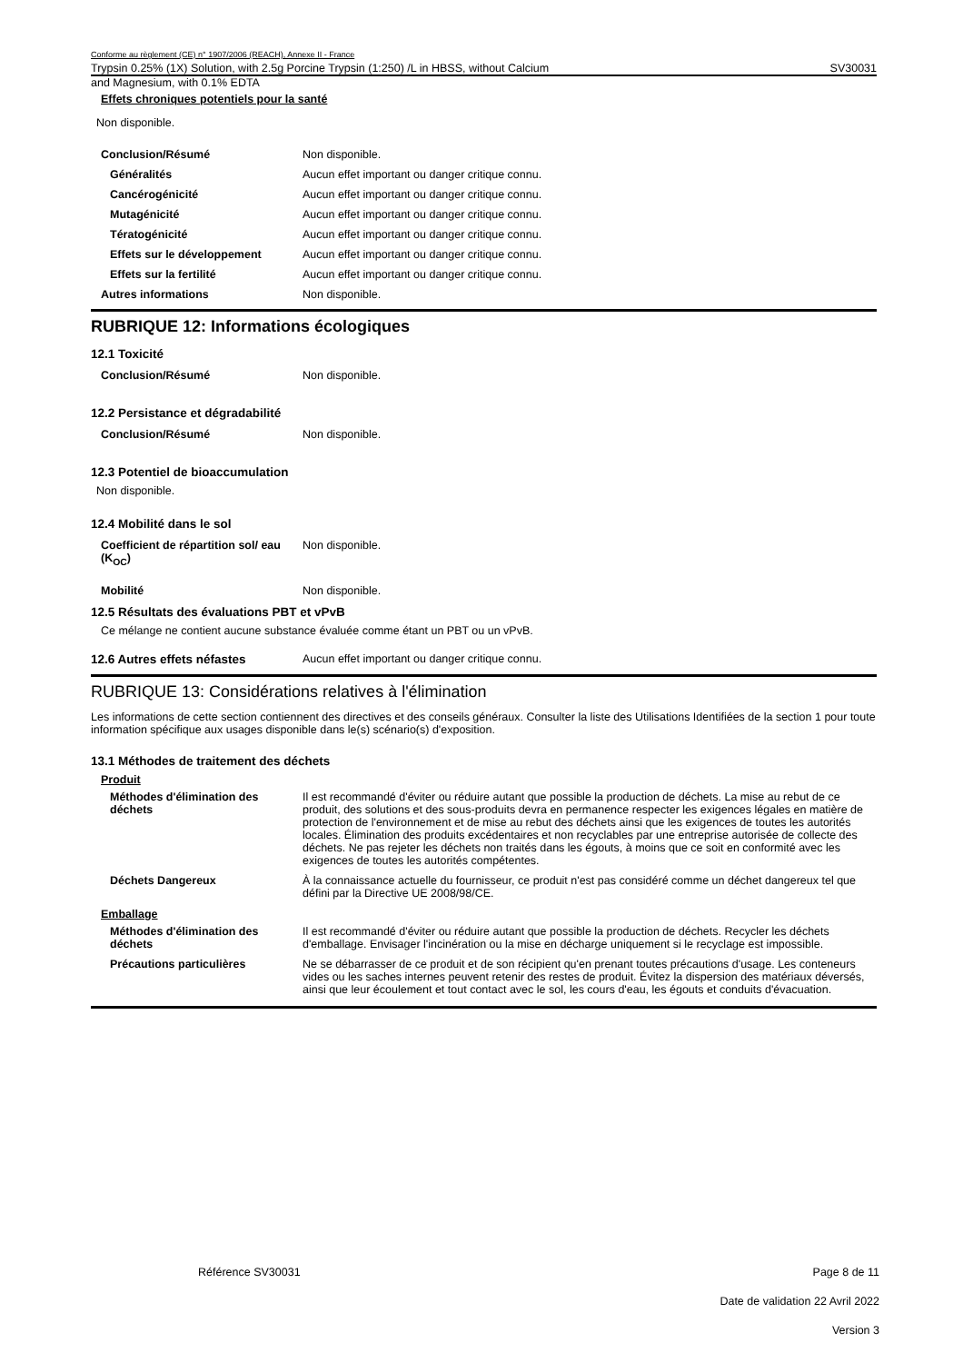Conforme au règlement (CE) n° 1907/2006 (REACH), Annexe II - France
Trypsin 0.25% (1X) Solution, with 2.5g Porcine Trypsin (1:250) /L in HBSS, without Calcium SV30031
and Magnesium, with 0.1% EDTA
Effets chroniques potentiels pour la santé
Non disponible.
| Conclusion/Résumé | Non disponible. |
| Généralités | Aucun effet important ou danger critique connu. |
| Cancérogénicité | Aucun effet important ou danger critique connu. |
| Mutagénicité | Aucun effet important ou danger critique connu. |
| Tératogénicité | Aucun effet important ou danger critique connu. |
| Effets sur le développement | Aucun effet important ou danger critique connu. |
| Effets sur la fertilité | Aucun effet important ou danger critique connu. |
| Autres informations | Non disponible. |
RUBRIQUE 12: Informations écologiques
12.1 Toxicité
| Conclusion/Résumé | Non disponible. |
12.2 Persistance et dégradabilité
| Conclusion/Résumé | Non disponible. |
12.3 Potentiel de bioaccumulation
Non disponible.
12.4 Mobilité dans le sol
| Coefficient de répartition sol/ eau (K<sub>OC</sub>) | Non disponible. |
| Mobilité | Non disponible. |
12.5 Résultats des évaluations PBT et vPvB
Ce mélange ne contient aucune substance évaluée comme étant un PBT ou un vPvB.
| 12.6 Autres effets néfastes | Aucun effet important ou danger critique connu. |
RUBRIQUE 13: Considérations relatives à l'élimination
Les informations de cette section contiennent des directives et des conseils généraux. Consulter la liste des Utilisations Identifiées de la section 1 pour toute information spécifique aux usages disponible dans le(s) scénario(s) d'exposition.
13.1 Méthodes de traitement des déchets
Produit
| Méthodes d'élimination des déchets | Il est recommandé d'éviter ou réduire autant que possible la production de déchets. La mise au rebut de ce produit, des solutions et des sous-produits devra en permanence respecter les exigences légales en matière de protection de l'environnement et de mise au rebut des déchets ainsi que les exigences de toutes les autorités locales. Élimination des produits excédentaires et non recyclables par une entreprise autorisée de collecte des déchets. Ne pas rejeter les déchets non traités dans les égouts, à moins que ce soit en conformité avec les exigences de toutes les autorités compétentes. |
| Déchets Dangereux | À la connaissance actuelle du fournisseur, ce produit n'est pas considéré comme un déchet dangereux tel que défini par la Directive UE 2008/98/CE. |
Emballage
| Méthodes d'élimination des déchets | Il est recommandé d'éviter ou réduire autant que possible la production de déchets. Recycler les déchets d'emballage. Envisager l'incinération ou la mise en décharge uniquement si le recyclage est impossible. |
| Précautions particulières | Ne se débarrasser de ce produit et de son récipient qu'en prenant toutes précautions d'usage. Les conteneurs vides ou les saches internes peuvent retenir des restes de produit. Évitez la dispersion des matériaux déversés, ainsi que leur écoulement et tout contact avec le sol, les cours d'eau, les égouts et conduits d'évacuation. |
Référence SV30031 Page 8 de 11
Date de validation 22 Avril 2022
Version 3